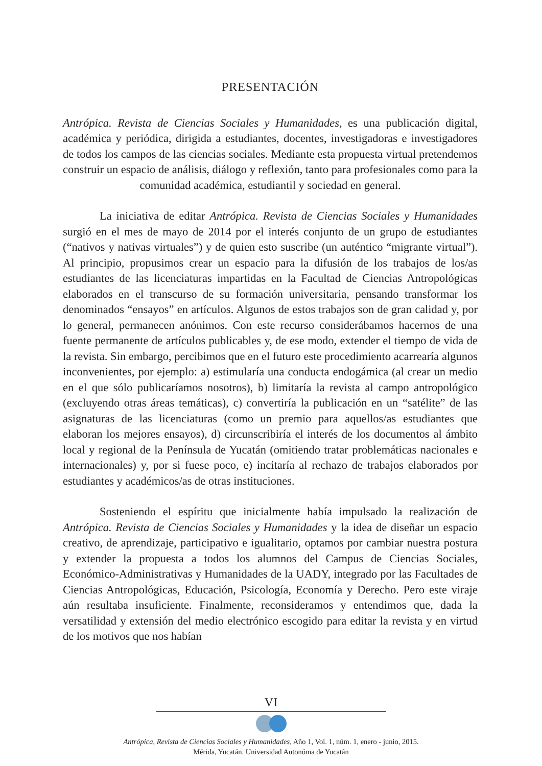PRESENTACIÓN
Antrópica. Revista de Ciencias Sociales y Humanidades, es una publicación digital, académica y periódica, dirigida a estudiantes, docentes, investigadoras e investigadores de todos los campos de las ciencias sociales. Mediante esta propuesta virtual pretendemos construir un espacio de análisis, diálogo y reflexión, tanto para profesionales como para la comunidad académica, estudiantil y sociedad en general.
La iniciativa de editar Antrópica. Revista de Ciencias Sociales y Humanidades surgió en el mes de mayo de 2014 por el interés conjunto de un grupo de estudiantes (“nativos y nativas virtuales”) y de quien esto suscribe (un auténtico “migrante virtual”). Al principio, propusimos crear un espacio para la difusión de los trabajos de los/as estudiantes de las licenciaturas impartidas en la Facultad de Ciencias Antropológicas elaborados en el transcurso de su formación universitaria, pensando transformar los denominados “ensayos” en artículos. Algunos de estos trabajos son de gran calidad y, por lo general, permanecen anónimos. Con este recurso considerábamos hacernos de una fuente permanente de artículos publicables y, de ese modo, extender el tiempo de vida de la revista. Sin embargo, percibimos que en el futuro este procedimiento acarrearía algunos inconvenientes, por ejemplo: a) estimularía una conducta endogámica (al crear un medio en el que sólo publicaríamos nosotros), b) limitaría la revista al campo antropológico (excluyendo otras áreas temáticas), c) convertiría la publicación en un “satélite” de las asignaturas de las licenciaturas (como un premio para aquellos/as estudiantes que elaboran los mejores ensayos), d) circunscribiría el interés de los documentos al ámbito local y regional de la Península de Yucatán (omitiendo tratar problemáticas nacionales e internacionales) y, por si fuese poco, e) incitaría al rechazo de trabajos elaborados por estudiantes y académicos/as de otras instituciones.
Sosteniendo el espíritu que inicialmente había impulsado la realización de Antrópica. Revista de Ciencias Sociales y Humanidades y la idea de diseñar un espacio creativo, de aprendizaje, participativo e igualitario, optamos por cambiar nuestra postura y extender la propuesta a todos los alumnos del Campus de Ciencias Sociales, Económico-Administrativas y Humanidades de la UADY, integrado por las Facultades de Ciencias Antropológicas, Educación, Psicología, Economía y Derecho. Pero este viraje aún resultaba insuficiente. Finalmente, reconsideramos y entendimos que, dada la versatilidad y extensión del medio electrónico escogido para editar la revista y en virtud de los motivos que nos habían
VI
Antrópica, Revista de Ciencias Sociales y Humanidades, Año 1, Vol. 1, núm. 1, enero - junio, 2015.
Mérida, Yucatán. Universidad Autonóma de Yucatán